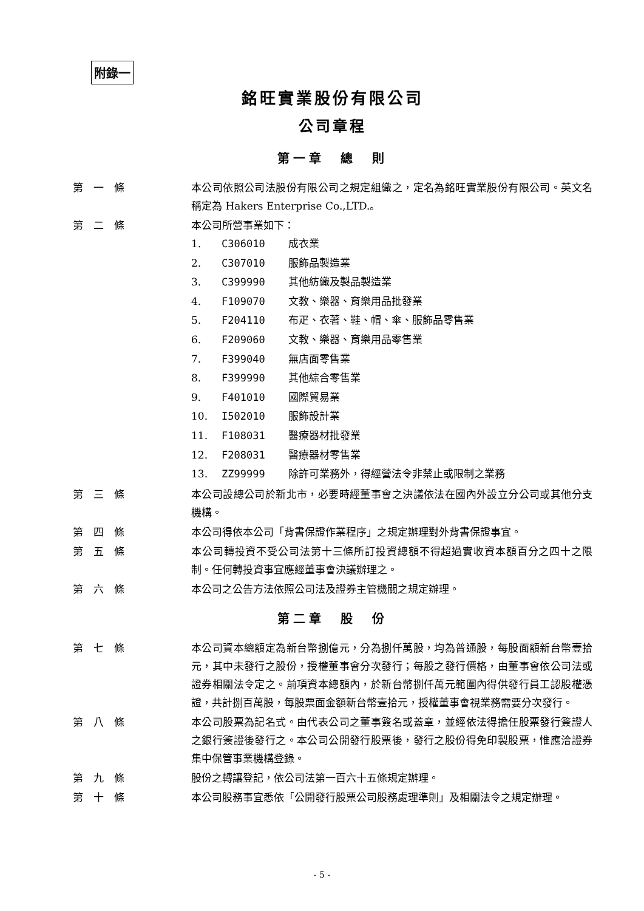附錄一
銘旺實業股份有限公司
公司章程
第一章　總　則
第一條 本公司依照公司法股份有限公司之規定組織之，定名為銘旺實業股份有限公司。英文名稱定為 Hakers Enterprise Co.,LTD.。
第二條 本公司所營事業如下：
1. C306010 成衣業
2. C307010 服飾品製造業
3. C399990 其他紡織及製品製造業
4. F109070 文教、樂器、育樂用品批發業
5. F204110 布疋、衣著、鞋、帽、傘、服飾品零售業
6. F209060 文教、樂器、育樂用品零售業
7. F399040 無店面零售業
8. F399990 其他綜合零售業
9. F401010 國際貿易業
10. I502010 服飾設計業
11. F108031 醫療器材批發業
12. F208031 醫療器材零售業
13. ZZ99999 除許可業務外，得經營法令非禁止或限制之業務
第三條 本公司設總公司於新北市，必要時經董事會之決議依法在國內外設立分公司或其他分支機構。
第四條 本公司得依本公司「背書保證作業程序」之規定辦理對外背書保證事宜。
第五條 本公司轉投資不受公司法第十三條所訂投資總額不得超過實收資本額百分之四十之限制。任何轉投資事宜應經董事會決議辦理之。
第六條 本公司之公告方法依照公司法及證券主管機關之規定辦理。
第二章　股　份
第七條 本公司資本總額定為新台幣捌億元，分為捌仟萬股，均為普通股，每股面額新台幣壹拾元，其中未發行之股份，授權董事會分次發行；每股之發行價格，由董事會依公司法或證券相關法令定之。前項資本總額內，於新台幣捌仟萬元範圍內得供發行員工認股權憑證，共計捌百萬股，每股票面金額新台幣壹拾元，授權董事會視業務需要分次發行。
第八條 本公司股票為記名式。由代表公司之董事簽名或蓋章，並經依法得擔任股票發行簽證人之銀行簽證後發行之。本公司公開發行股票後，發行之股份得免印製股票，惟應洽證券集中保管事業機構登錄。
第九條 股份之轉讓登記，依公司法第一百六十五條規定辦理。
第十條 本公司股務事宜悉依「公開發行股票公司股務處理準則」及相關法令之規定辦理。
- 5 -